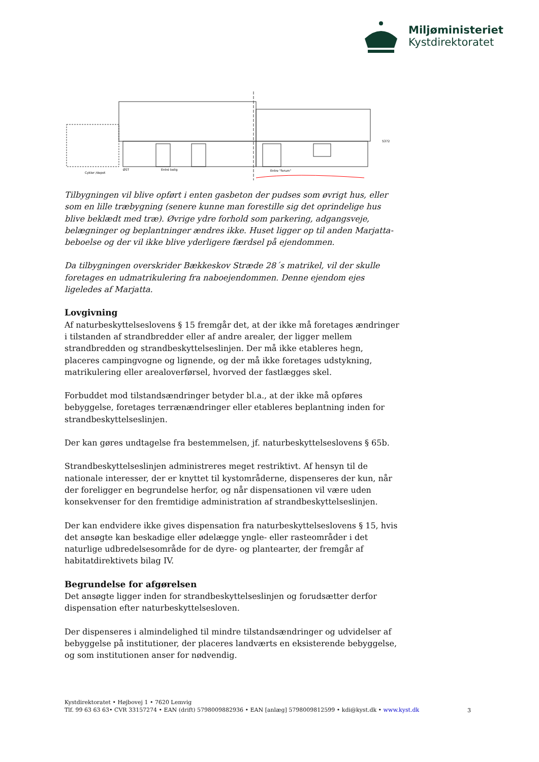Miljøministeriet
Kystdirektoratet
Cykler /depot
ØST
Entré bolig
Entre "forum"
5372
Tilbygningen vil blive opført i enten gasbeton der pudses som øvrigt hus, eller som en lille træbygning (senere kunne man forestille sig det oprindelige hus blive beklædt med træ). Øvrige ydre forhold som parkering, adgangsveje, belægninger og beplantninger ændres ikke. Huset ligger op til anden Marjatta-beboelse og der vil ikke blive yderligere færdsel på ejendommen.
Da tilbygningen overskrider Bækkeskov Stræde 28´s matrikel, vil der skulle foretages en udmatrikulering fra naboejendommen. Denne ejendom ejes ligeledes af Marjatta.
Lovgivning
Af naturbeskyttelseslovens § 15 fremgår det, at der ikke må foretages ændringer i tilstanden af strandbredder eller af andre arealer, der ligger mellem strandbredden og strandbeskyttelseslinjen. Der må ikke etableres hegn, placeres campingvogne og lignende, og der må ikke foretages udstykning, matrikulering eller arealoverførsel, hvorved der fastlægges skel.
Forbuddet mod tilstandsændringer betyder bl.a., at der ikke må opføres bebyggelse, foretages terrænændringer eller etableres beplantning inden for strandbeskyttelseslinjen.
Der kan gøres undtagelse fra bestemmelsen, jf. naturbeskyttelseslovens § 65b.
Strandbeskyttelseslinjen administreres meget restriktivt. Af hensyn til de nationale interesser, der er knyttet til kystområderne, dispenseres der kun, når der foreligger en begrundelse herfor, og når dispensationen vil være uden konsekvenser for den fremtidige administration af strandbeskyttelseslinjen.
Der kan endvidere ikke gives dispensation fra naturbeskyttelseslovens § 15, hvis det ansøgte kan beskadige eller ødelægge yngle- eller rasteområder i det naturlige udbredelsesområde for de dyre- og plantearter, der fremgår af habitatdirektivets bilag IV.
Begrundelse for afgørelsen
Det ansøgte ligger inden for strandbeskyttelseslinjen og forudsætter derfor dispensation efter naturbeskyttelsesloven.
Der dispenseres i almindelighed til mindre tilstandsændringer og udvidelser af bebyggelse på institutioner, der placeres landværts en eksisterende bebyggelse, og som institutionen anser for nødvendig.
Kystdirektoratet • Højbovej 1 • 7620 Lemvig
Tlf. 99 63 63 63• CVR 33157274 • EAN (drift) 5798009882936 • EAN [anlæg] 5798009812599 • kdi@kyst.dk • www.kyst.dk
3